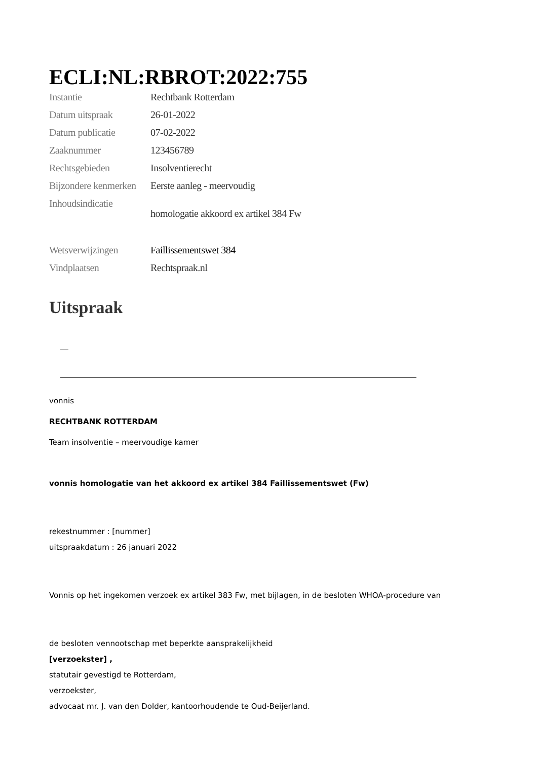ECLI:NL:RBROT:2022:755
| Instantie | Rechtbank Rotterdam |
| Datum uitspraak | 26-01-2022 |
| Datum publicatie | 07-02-2022 |
| Zaaknummer | 123456789 |
| Rechtsgebieden | Insolventierecht |
| Bijzondere kenmerken | Eerste aanleg - meervoudig |
| Inhoudsindicatie | homologatie akkoord ex artikel 384 Fw |
| Wetsverwijzingen | Faillissementswet 384 |
| Vindplaatsen | Rechtspraak.nl |
Uitspraak
vonnis
RECHTBANK ROTTERDAM
Team insolventie – meervoudige kamer
vonnis homologatie van het akkoord ex artikel 384 Faillissementswet (Fw)
rekestnummer : [nummer]
uitspraakdatum : 26 januari 2022
Vonnis op het ingekomen verzoek ex artikel 383 Fw, met bijlagen, in de besloten WHOA-procedure van
de besloten vennootschap met beperkte aansprakelijkheid
[verzoekster] ,
statutair gevestigd te Rotterdam,
verzoekster,
advocaat mr. J. van den Dolder, kantoorhoudende te Oud-Beijerland.